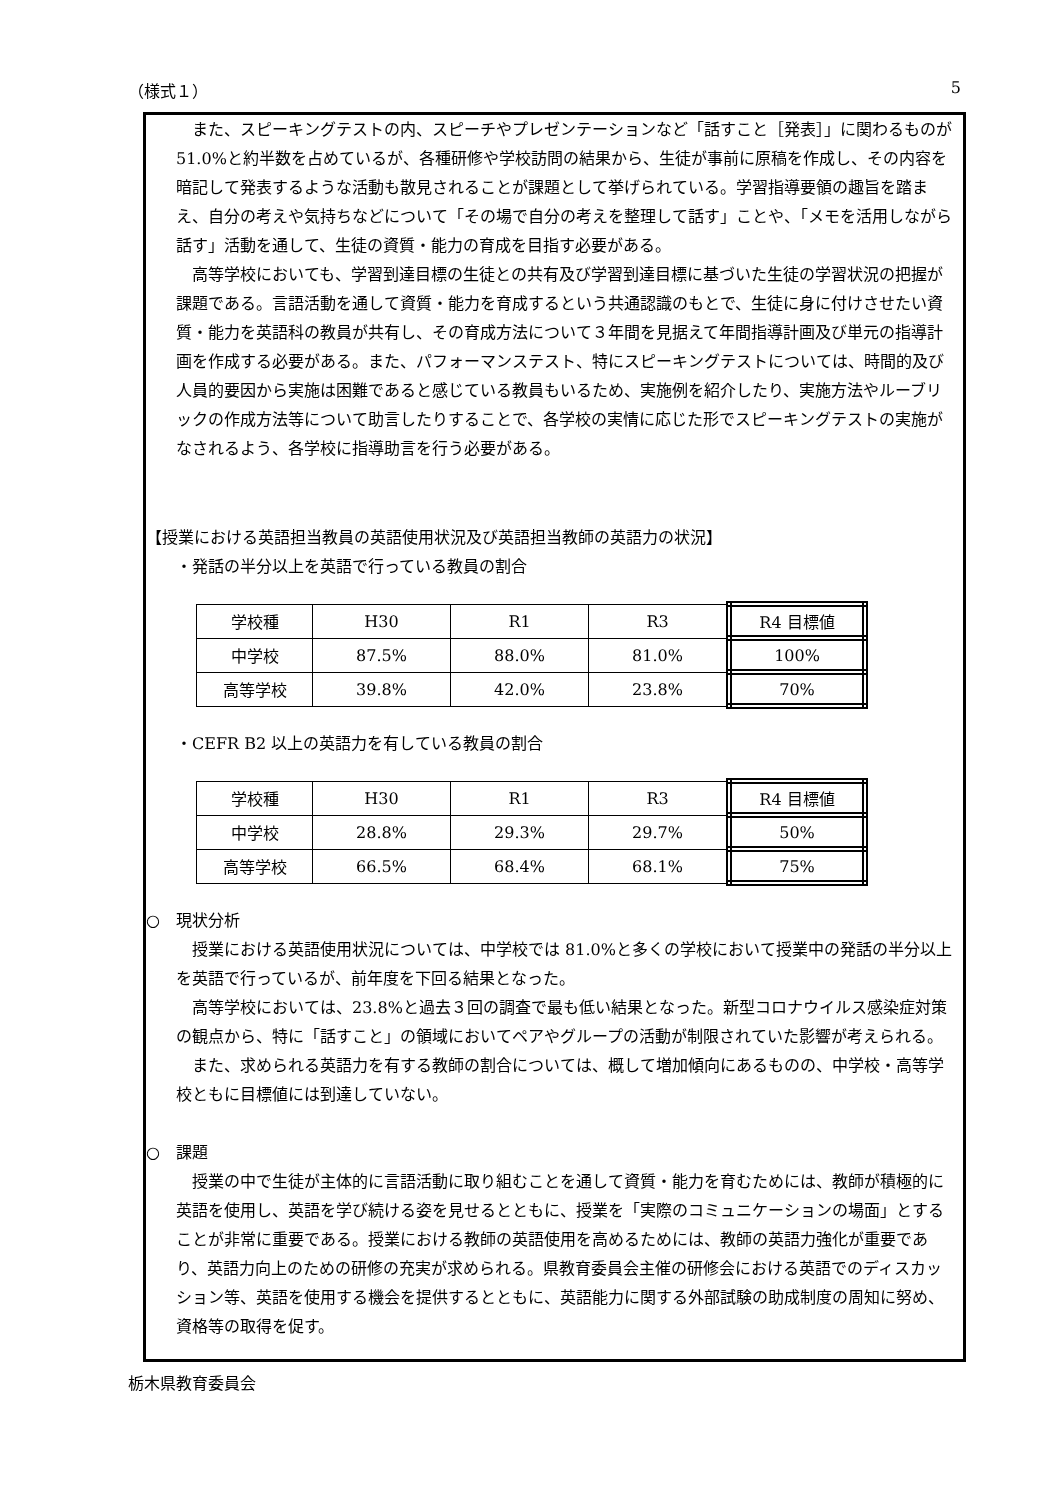（様式１） 5
また、スピーキングテストの内、スピーチやプレゼンテーションなど「話すこと［発表］」に関わるものが 51.0%と約半数を占めているが、各種研修や学校訪問の結果から、生徒が事前に原稿を作成し、その内容を暗記して発表するような活動も散見されることが課題として挙げられている。学習指導要領の趣旨を踏まえ、自分の考えや気持ちなどについて「その場で自分の考えを整理して話す」ことや、「メモを活用しながら話す」活動を通して、生徒の資質・能力の育成を目指す必要がある。
高等学校においても、学習到達目標の生徒との共有及び学習到達目標に基づいた生徒の学習状況の把握が課題である。言語活動を通して資質・能力を育成するという共通認識のもとで、生徒に身に付けさせたい資質・能力を英語科の教員が共有し、その育成方法について３年間を見据えて年間指導計画及び単元の指導計画を作成する必要がある。また、パフォーマンステスト、特にスピーキングテストについては、時間的及び人員的要因から実施は困難であると感じている教員もいるため、実施例を紹介したり、実施方法やルーブリックの作成方法等について助言したりすることで、各学校の実情に応じた形でスピーキングテストの実施がなされるよう、各学校に指導助言を行う必要がある。
【授業における英語担当教員の英語使用状況及び英語担当教師の英語力の状況】
・発話の半分以上を英語で行っている教員の割合
| 学校種 | H30 | R1 | R3 | R4 目標値 |
| 中学校 | 87.5% | 88.0% | 81.0% | 100% |
| 高等学校 | 39.8% | 42.0% | 23.8% | 70% |
・CEFR B2 以上の英語力を有している教員の割合
| 学校種 | H30 | R1 | R3 | R4 目標値 |
| 中学校 | 28.8% | 29.3% | 29.7% | 50% |
| 高等学校 | 66.5% | 68.4% | 68.1% | 75% |
○　現状分析
授業における英語使用状況については、中学校では 81.0%と多くの学校において授業中の発話の半分以上を英語で行っているが、前年度を下回る結果となった。
高等学校においては、23.8%と過去３回の調査で最も低い結果となった。新型コロナウイルス感染症対策の観点から、特に「話すこと」の領域においてペアやグループの活動が制限されていた影響が考えられる。
また、求められる英語力を有する教師の割合については、概して増加傾向にあるものの、中学校・高等学校ともに目標値には到達していない。
○　課題
授業の中で生徒が主体的に言語活動に取り組むことを通して資質・能力を育むためには、教師が積極的に英語を使用し、英語を学び続ける姿を見せるとともに、授業を「実際のコミュニケーションの場面」とすることが非常に重要である。授業における教師の英語使用を高めるためには、教師の英語力強化が重要であり、英語力向上のための研修の充実が求められる。県教育委員会主催の研修会における英語でのディスカッション等、英語を使用する機会を提供するとともに、英語能力に関する外部試験の助成制度の周知に努め、資格等の取得を促す。
栃木県教育委員会